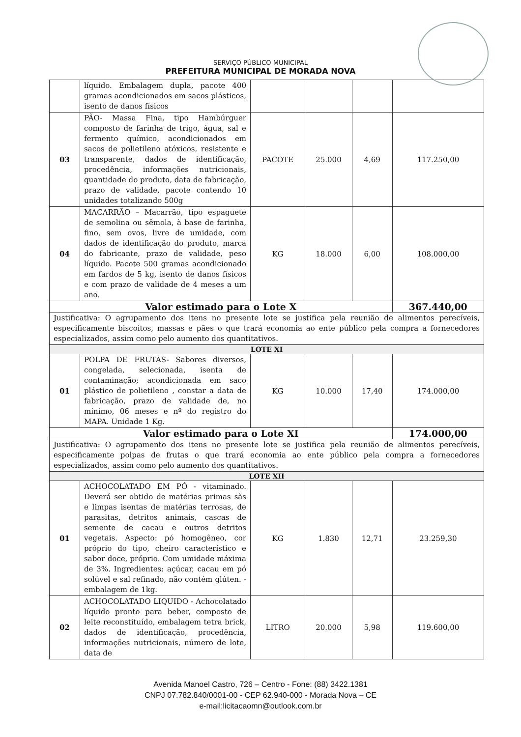SERVIÇO PÚBLICO MUNICIPAL
PREFEITURA MUNICIPAL DE MORADA NOVA
| | líquido. Embalagem dupla, pacote 400 gramas acondicionados em sacos plásticos, isento de danos físicos | | | | |
| 03 | PÃO- Massa Fina, tipo Hambúrguer composto de farinha de trigo, água, sal e fermento químico, acondicionados em sacos de polietileno atóxicos, resistente e transparente, dados de identificação, procedência, informações nutricionais, quantidade do produto, data de fabricação, prazo de validade, pacote contendo 10 unidades totalizando 500g | PACOTE | 25.000 | 4,69 | 117.250,00 |
| 04 | MACARRÃO – Macarrão, tipo espaguete de semolina ou sêmola, à base de farinha, fino, sem ovos, livre de umidade, com dados de identificação do produto, marca do fabricante, prazo de validade, peso líquido. Pacote 500 gramas acondicionado em fardos de 5 kg, isento de danos físicos e com prazo de validade de 4 meses a um ano. | KG | 18.000 | 6,00 | 108.000,00 |
| Valor estimado para o Lote X | | | | | 367.440,00 |
| Justificativa: O agrupamento dos itens no presente lote se justifica pela reunião de alimentos perecíveis, especificamente biscoitos, massas e pães o que trará economia ao ente público pela compra a fornecedores especializados, assim como pelo aumento dos quantitativos. | | | | | |
| LOTE XI | | | | | |
| 01 | POLPA DE FRUTAS- Sabores diversos, congelada, selecionada, isenta de contaminação; acondicionada em saco plástico de polietileno , constar a data de fabricação, prazo de validade de, no mínimo, 06 meses e nº do registro do MAPA. Unidade 1 Kg. | KG | 10.000 | 17,40 | 174.000,00 |
| Valor estimado para o Lote XI | | | | | 174.000,00 |
| Justificativa: O agrupamento dos itens no presente lote se justifica pela reunião de alimentos perecíveis, especificamente polpas de frutas o que trará economia ao ente público pela compra a fornecedores especializados, assim como pelo aumento dos quantitativos. | | | | | |
| LOTE XII | | | | | |
| 01 | ACHOCOLATADO EM PÓ - vitaminado. Deverá ser obtido de matérias primas sãs e limpas isentas de matérias terrosas, de parasitas, detritos animais, cascas de semente de cacau e outros detritos vegetais. Aspecto: pó homogêneo, cor próprio do tipo, cheiro característico e sabor doce, próprio. Com umidade máxima de 3%. Ingredientes: açúcar, cacau em pó solúvel e sal refinado, não contém glúten. - embalagem de 1kg. | KG | 1.830 | 12,71 | 23.259,30 |
| 02 | ACHOCOLATADO LIQUIDO - Achocolatado líquido pronto para beber, composto de leite reconstituído, embalagem tetra brick, dados de identificação, procedência, informações nutricionais, número de lote, data de | LITRO | 20.000 | 5,98 | 119.600,00 |
Avenida Manoel Castro, 726 – Centro - Fone: (88) 3422.1381
CNPJ 07.782.840/0001-00 - CEP 62.940-000 - Morada Nova – CE
e-mail:licitacaomn@outlook.com.br